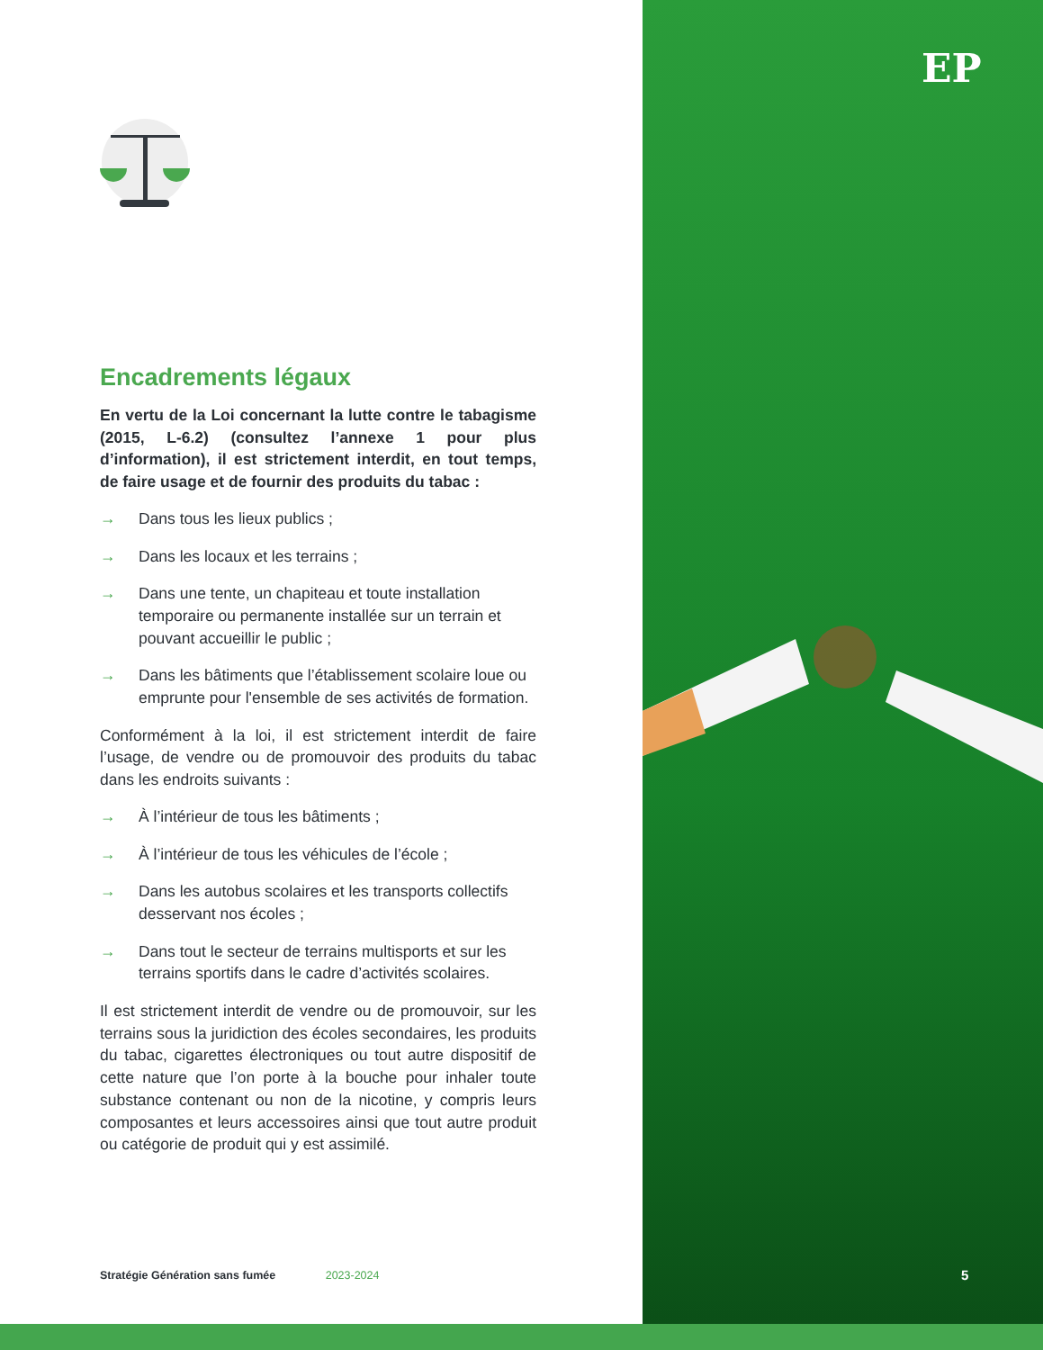EP
Encadrements légaux
En vertu de la Loi concernant la lutte contre le tabagisme (2015, L-6.2) (consultez l’annexe 1 pour plus d’information), il est strictement interdit, en tout temps, de faire usage et de fournir des produits du tabac :
→ Dans tous les lieux publics ;
→ Dans les locaux et les terrains ;
→ Dans une tente, un chapiteau et toute installation temporaire ou permanente installée sur un terrain et pouvant accueillir le public ;
→ Dans les bâtiments que l’établissement scolaire loue ou emprunte pour l'ensemble de ses activités de formation.
Conformément à la loi, il est strictement interdit de faire l’usage, de vendre ou de promouvoir des produits du tabac dans les endroits suivants :
→ À l’intérieur de tous les bâtiments ;
→ À l’intérieur de tous les véhicules de l’école ;
→ Dans les autobus scolaires et les transports collectifs desservant nos écoles ;
→ Dans tout le secteur de terrains multisports et sur les terrains sportifs dans le cadre d’activités scolaires.
Il est strictement interdit de vendre ou de promouvoir, sur les terrains sous la juridiction des écoles secondaires, les produits du tabac, cigarettes électroniques ou tout autre dispositif de cette nature que l’on porte à la bouche pour inhaler toute substance contenant ou non de la nicotine, y compris leurs composantes et leurs accessoires ainsi que tout autre produit ou catégorie de produit qui y est assimilé.
Stratégie Génération sans fumée 2023-2024
5